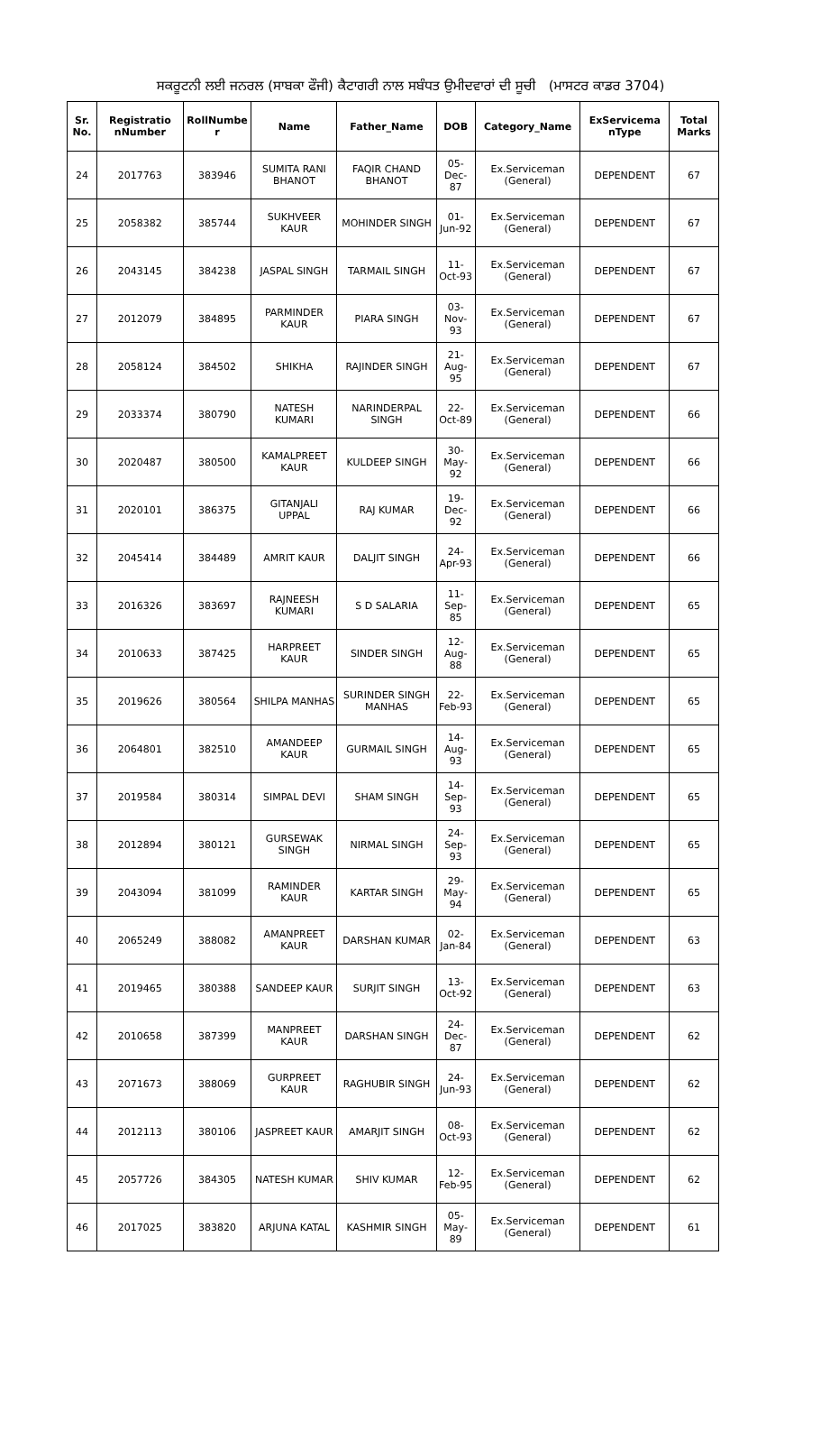ਸਕਰੂਟਨੀ ਲਈ ਜਨਰਲ (ਸਾਬਕਾ ਫੌਜੀ) ਕੈਟਾਗਰੀ ਨਾਲ ਸਬੰਧਤ ਉਮੀਦਵਾਰਾਂ ਦੀ ਸੂਚੀ (ਮਾਸਟਰ ਕਾਡਰ 3704)
| Sr. No. | Registratio nNumber | RollNumbe r | Name | Father_Name | DOB | Category_Name | ExServicema nType | Total Marks |
| --- | --- | --- | --- | --- | --- | --- | --- | --- |
| 24 | 2017763 | 383946 | SUMITA RANI BHANOT | FAQIR CHAND BHANOT | 05-Dec-87 | Ex.Serviceman (General) | DEPENDENT | 67 |
| 25 | 2058382 | 385744 | SUKHVEER KAUR | MOHINDER SINGH | 01-Jun-92 | Ex.Serviceman (General) | DEPENDENT | 67 |
| 26 | 2043145 | 384238 | JASPAL SINGH | TARMAIL SINGH | 11-Oct-93 | Ex.Serviceman (General) | DEPENDENT | 67 |
| 27 | 2012079 | 384895 | PARMINDER KAUR | PIARA SINGH | 03-Nov-93 | Ex.Serviceman (General) | DEPENDENT | 67 |
| 28 | 2058124 | 384502 | SHIKHA | RAJINDER SINGH | 21-Aug-95 | Ex.Serviceman (General) | DEPENDENT | 67 |
| 29 | 2033374 | 380790 | NATESH KUMARI | NARINDERPAL SINGH | 22-Oct-89 | Ex.Serviceman (General) | DEPENDENT | 66 |
| 30 | 2020487 | 380500 | KAMALPREET KAUR | KULDEEP SINGH | 30-May-92 | Ex.Serviceman (General) | DEPENDENT | 66 |
| 31 | 2020101 | 386375 | GITANJALI UPPAL | RAJ KUMAR | 19-Dec-92 | Ex.Serviceman (General) | DEPENDENT | 66 |
| 32 | 2045414 | 384489 | AMRIT KAUR | DALJIT SINGH | 24-Apr-93 | Ex.Serviceman (General) | DEPENDENT | 66 |
| 33 | 2016326 | 383697 | RAJNEESH KUMARI | S D SALARIA | 11-Sep-85 | Ex.Serviceman (General) | DEPENDENT | 65 |
| 34 | 2010633 | 387425 | HARPREET KAUR | SINDER SINGH | 12-Aug-88 | Ex.Serviceman (General) | DEPENDENT | 65 |
| 35 | 2019626 | 380564 | SHILPA MANHAS | SURINDER SINGH MANHAS | 22-Feb-93 | Ex.Serviceman (General) | DEPENDENT | 65 |
| 36 | 2064801 | 382510 | AMANDEEP KAUR | GURMAIL SINGH | 14-Aug-93 | Ex.Serviceman (General) | DEPENDENT | 65 |
| 37 | 2019584 | 380314 | SIMPAL DEVI | SHAM SINGH | 14-Sep-93 | Ex.Serviceman (General) | DEPENDENT | 65 |
| 38 | 2012894 | 380121 | GURSEWAK SINGH | NIRMAL SINGH | 24-Sep-93 | Ex.Serviceman (General) | DEPENDENT | 65 |
| 39 | 2043094 | 381099 | RAMINDER KAUR | KARTAR SINGH | 29-May-94 | Ex.Serviceman (General) | DEPENDENT | 65 |
| 40 | 2065249 | 388082 | AMANPREET KAUR | DARSHAN KUMAR | 02-Jan-84 | Ex.Serviceman (General) | DEPENDENT | 63 |
| 41 | 2019465 | 380388 | SANDEEP KAUR | SURJIT SINGH | 13-Oct-92 | Ex.Serviceman (General) | DEPENDENT | 63 |
| 42 | 2010658 | 387399 | MANPREET KAUR | DARSHAN SINGH | 24-Dec-87 | Ex.Serviceman (General) | DEPENDENT | 62 |
| 43 | 2071673 | 388069 | GURPREET KAUR | RAGHUBIR SINGH | 24-Jun-93 | Ex.Serviceman (General) | DEPENDENT | 62 |
| 44 | 2012113 | 380106 | JASPREET KAUR | AMARJIT SINGH | 08-Oct-93 | Ex.Serviceman (General) | DEPENDENT | 62 |
| 45 | 2057726 | 384305 | NATESH KUMAR | SHIV KUMAR | 12-Feb-95 | Ex.Serviceman (General) | DEPENDENT | 62 |
| 46 | 2017025 | 383820 | ARJUNA KATAL | KASHMIR SINGH | 05-May-89 | Ex.Serviceman (General) | DEPENDENT | 61 |